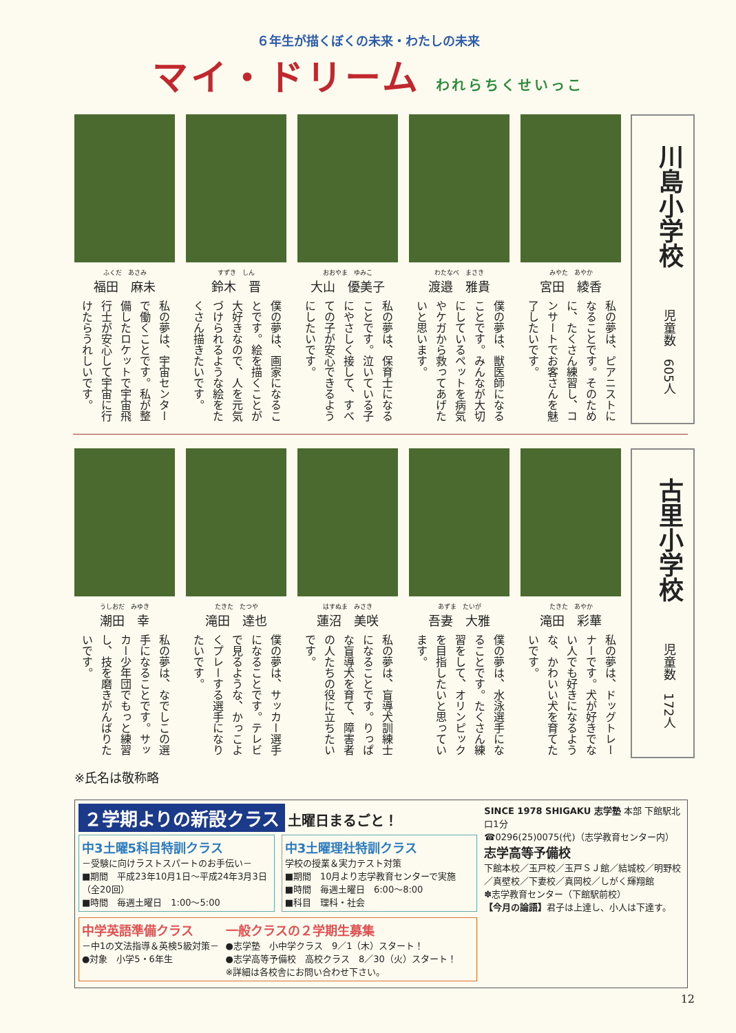６年生が描くぼくの未来・わたしの未来
マイ・ドリーム われらちくせいっこ
みやた　あやか
宮田　綾香
私の夢は、ピアニストになることです。そのために、たくさん練習し、コンサートでお客さんを魅了したいです。
わたなべ　まさき
渡邉　雅貴
僕の夢は、獣医師になることです。みんなが大切にしているペットを病気やケガから救ってあげたいと思います。
おおやま　ゆみこ
大山　優美子
私の夢は、保育士になることです。泣いている子にやさしく接して、すべての子が安心できるようにしたいです。
すずき　しん
鈴木　晋
僕の夢は、画家になることです。絵を描くことが大好きなので、人を元気づけられるような絵をたくさん描きたいです。
ふくだ　あさみ
福田　麻未
私の夢は、宇宙センターで働くことです。私が整備したロケットで宇宙飛行士が安心して宇宙に行けたらうれしいです。
川島小学校児童数　605人
たきた　あやか
滝田　彩華
私の夢は、ドッグトレーナーです。犬が好きでない人でも好きになるような、かわいい犬を育てたいです。
あずま　たいが
吾妻　大雅
僕の夢は、水泳選手になることです。たくさん練習をして、オリンピックを目指したいと思っています。
はすぬま　みさき
蓮沼　美咲
私の夢は、盲導犬訓練士になることです。りっぱな盲導犬を育て、障害者の人たちの役に立ちたいです。
たきた　たつや
滝田　達也
僕の夢は、サッカー選手になることです。テレビで見るような、かっこよくプレーする選手になりたいです。
うしおだ　みゆき
潮田　幸
私の夢は、なでしこの選手になることです。サッカー少年団でもっと練習し、技を磨きがんばりたいです。
古里小学校児童数　172人
※氏名は敬称略
２学期よりの新設クラス 土曜日まるごと！
中3土曜5科目特訓クラス
－受験に向けラストスパートのお手伝い－
■期間　平成23年10月1日～平成24年3月3日（全20回）
■時間　毎週土曜日　1:00～5:00
中3土曜理社特訓クラス
学校の授業＆実力テスト対策
■期間　10月より志学教育センターで実施
■時間　毎週土曜日　6:00～8:00
■科目　理科・社会
中学英語準備クラス
－中1の文法指導＆英検5級対策－
●対象　小学5・6年生
一般クラスの２学期生募集
●志学塾　小中学クラス　9／1（木）スタート！
●志学高等予備校　高校クラス　8／30（火）スタート！
※詳細は各校舎にお問い合わせ下さい。
SINCE 1978 SHIGAKU 志学塾 本部 下館駅北口1分
☎0296(25)0075(代)（志学教育センター内）
志学高等予備校
下館本校／玉戸校／玉戸ＳＪ館／結城校／明野校／真壁校／下妻校／真岡校／しがく輝翔館
✽志学教育センター（下館駅前校）
【今月の論語】君子は上達し、小人は下達す。
12